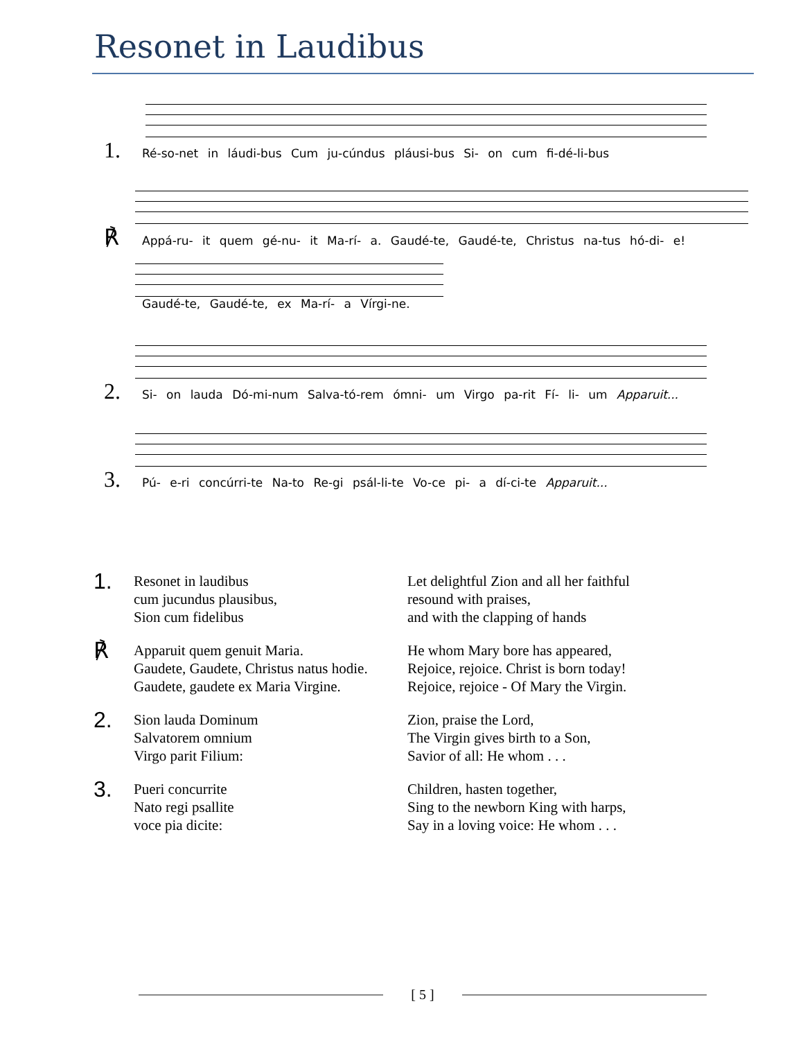Resonet in Laudibus
1. Ré-so-net in láudi-bus Cum ju-cúndus pláusi-bus Si- on cum fi-dé-li-bus
℟ Appá-ru- it quem gé-nu- it Ma-rí- a. Gaudé-te, Gaudé-te, Christus na-tus hó-di- e!
Gaudé-te, Gaudé-te, ex Ma-rí- a Vírgi-ne.
2. Si- on lauda Dó-mi-num Salva-tó-rem ómni- um Virgo pa-rit Fí- li- um Apparuit...
3. Pú- e-ri concúrri-te Na-to Re-gi psál-li-te Vo-ce pi- a dí-ci-te Apparuit...
1.
Resonet in laudibus
cum jucundus plausibus,
Sion cum fidelibus
Let delightful Zion and all her faithful
resound with praises,
and with the clapping of hands
℟
Apparuit quem genuit Maria.
Gaudete, Gaudete, Christus natus hodie.
Gaudete, gaudete ex Maria Virgine.
He whom Mary bore has appeared,
Rejoice, rejoice. Christ is born today!
Rejoice, rejoice - Of Mary the Virgin.
2.
Sion lauda Dominum
Salvatorem omnium
Virgo parit Filium:
Zion, praise the Lord,
The Virgin gives birth to a Son,
Savior of all: He whom . . .
3.
Pueri concurrite
Nato regi psallite
voce pia dicite:
Children, hasten together,
Sing to the newborn King with harps,
Say in a loving voice: He whom . . .
[ 5 ]